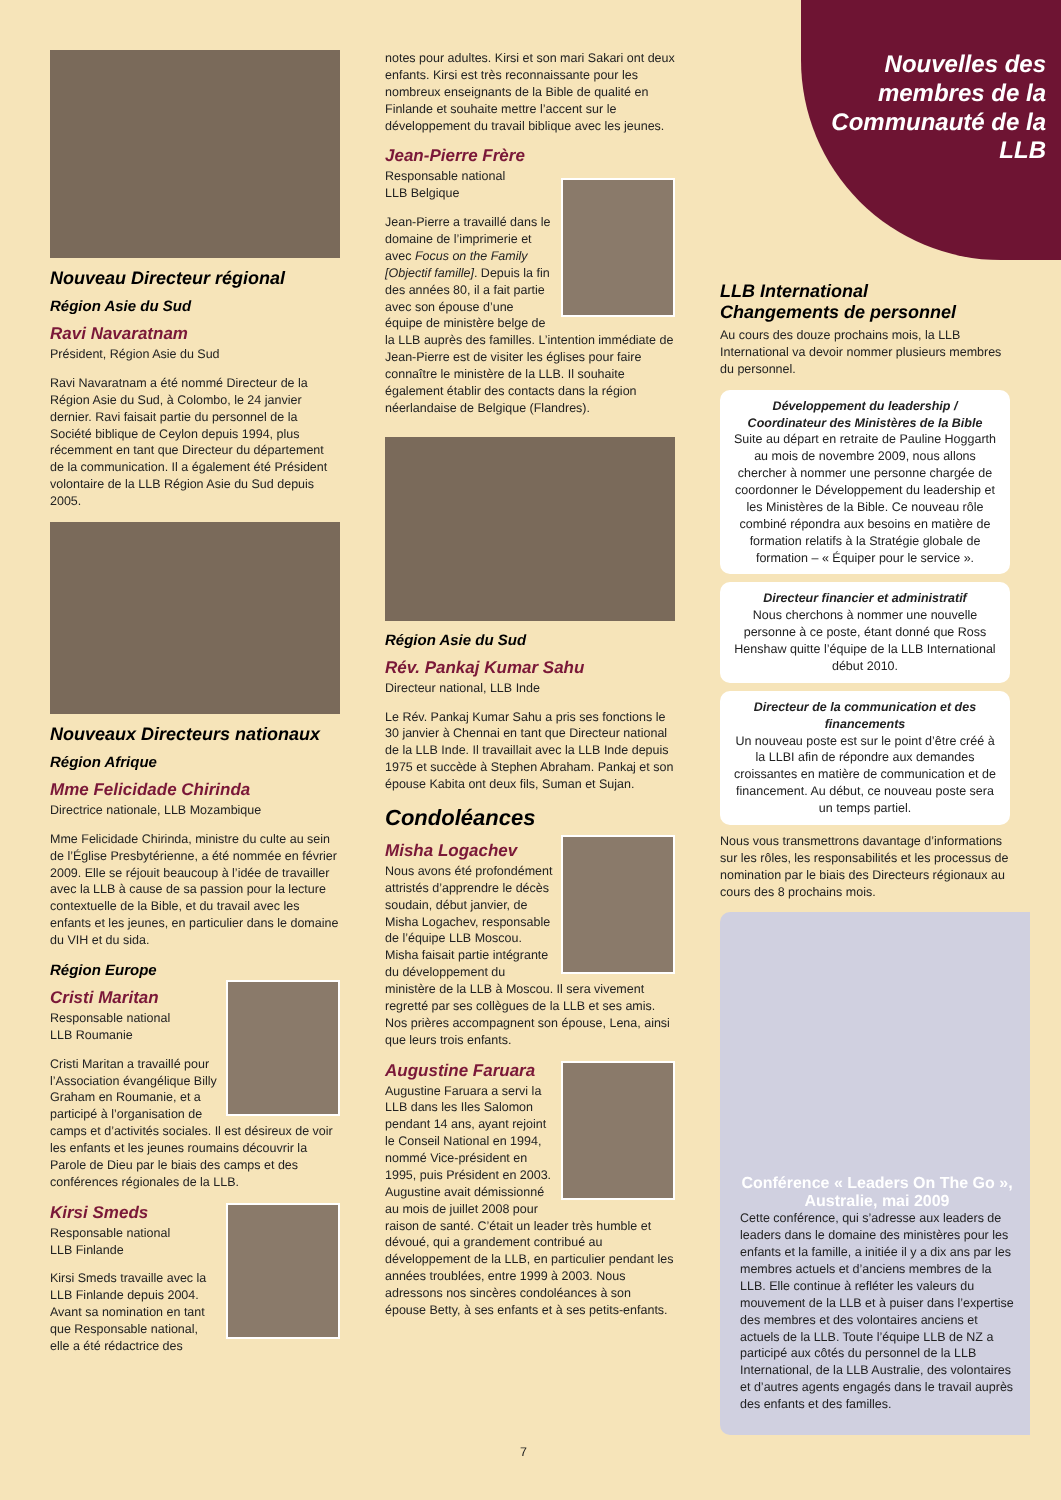Nouvelles des membres de la Communauté de la LLB
Nouveau Directeur régional
Région Asie du Sud
Ravi Navaratnam
Président, Région Asie du Sud
Ravi Navaratnam a été nommé Directeur de la Région Asie du Sud, à Colombo, le 24 janvier dernier. Ravi faisait partie du personnel de la Société biblique de Ceylon depuis 1994, plus récemment en tant que Directeur du département de la communication. Il a également été Président volontaire de la LLB Région Asie du Sud depuis 2005.
Nouveaux Directeurs nationaux
Région Afrique
Mme Felicidade Chirinda
Directrice nationale, LLB Mozambique
Mme Felicidade Chirinda, ministre du culte au sein de l’Église Presbytérienne, a été nommée en février 2009. Elle se réjouit beaucoup à l’idée de travailler avec la LLB à cause de sa passion pour la lecture contextuelle de la Bible, et du travail avec les enfants et les jeunes, en particulier dans le domaine du VIH et du sida.
Région Europe
Cristi Maritan
Responsable national
LLB Roumanie
Cristi Maritan a travaillé pour l’Association évangélique Billy Graham en Roumanie, et a participé à l’organisation de camps et d’activités sociales. Il est désireux de voir les enfants et les jeunes roumains découvrir la Parole de Dieu par le biais des camps et des conférences régionales de la LLB.
Kirsi Smeds
Responsable national
LLB Finlande
Kirsi Smeds travaille avec la LLB Finlande depuis 2004. Avant sa nomination en tant que Responsable national, elle a été rédactrice des
notes pour adultes. Kirsi et son mari Sakari ont deux enfants. Kirsi est très reconnaissante pour les nombreux enseignants de la Bible de qualité en Finlande et souhaite mettre l’accent sur le développement du travail biblique avec les jeunes.
Jean-Pierre Frère
Responsable national
LLB Belgique
Jean-Pierre a travaillé dans le domaine de l’imprimerie et avec Focus on the Family [Objectif famille]. Depuis la fin des années 80, il a fait partie avec son épouse d’une équipe de ministère belge de la LLB auprès des familles. L’intention immédiate de Jean-Pierre est de visiter les églises pour faire connaître le ministère de la LLB. Il souhaite également établir des contacts dans la région néerlandaise de Belgique (Flandres).
Région Asie du Sud
Rév. Pankaj Kumar Sahu
Directeur national, LLB Inde
Le Rév. Pankaj Kumar Sahu a pris ses fonctions le 30 janvier à Chennai en tant que Directeur national de la LLB Inde. Il travaillait avec la LLB Inde depuis 1975 et succède à Stephen Abraham. Pankaj et son épouse Kabita ont deux fils, Suman et Sujan.
Condoléances
Misha Logachev
Nous avons été profondément attristés d’apprendre le décès soudain, début janvier, de Misha Logachev, responsable de l’équipe LLB Moscou. Misha faisait partie intégrante du développement du ministère de la LLB à Moscou. Il sera vivement regretté par ses collègues de la LLB et ses amis. Nos prières accompagnent son épouse, Lena, ainsi que leurs trois enfants.
Augustine Faruara
Augustine Faruara a servi la LLB dans les Iles Salomon pendant 14 ans, ayant rejoint le Conseil National en 1994, nommé Vice-président en 1995, puis Président en 2003. Augustine avait démissionné au mois de juillet 2008 pour raison de santé. C’était un leader très humble et dévoué, qui a grandement contribué au développement de la LLB, en particulier pendant les années troublées, entre 1999 à 2003. Nous adressons nos sincères condoléances à son épouse Betty, à ses enfants et à ses petits-enfants.
LLB International
Changements de personnel
Au cours des douze prochains mois, la LLB International va devoir nommer plusieurs membres du personnel.
Développement du leadership / Coordinateur des Ministères de la Bible
Suite au départ en retraite de Pauline Hoggarth au mois de novembre 2009, nous allons chercher à nommer une personne chargée de coordonner le Développement du leadership et les Ministères de la Bible. Ce nouveau rôle combiné répondra aux besoins en matière de formation relatifs à la Stratégie globale de formation – « Équiper pour le service ».
Directeur financier et administratif
Nous cherchons à nommer une nouvelle personne à ce poste, étant donné que Ross Henshaw quitte l’équipe de la LLB International début 2010.
Directeur de la communication et des financements
Un nouveau poste est sur le point d’être créé à la LLBI afin de répondre aux demandes croissantes en matière de communication et de financement. Au début, ce nouveau poste sera un temps partiel.
Nous vous transmettrons davantage d’informations sur les rôles, les responsabilités et les processus de nomination par le biais des Directeurs régionaux au cours des 8 prochains mois.
Conférence « Leaders On The Go », Australie, mai 2009
Cette conférence, qui s’adresse aux leaders de leaders dans le domaine des ministères pour les enfants et la famille, a initiée il y a dix ans par les membres actuels et d’anciens membres de la LLB. Elle continue à refléter les valeurs du mouvement de la LLB et à puiser dans l’expertise des membres et des volontaires anciens et actuels de la LLB. Toute l’équipe LLB de NZ a participé aux côtés du personnel de la LLB International, de la LLB Australie, des volontaires et d’autres agents engagés dans le travail auprès des enfants et des familles.
7